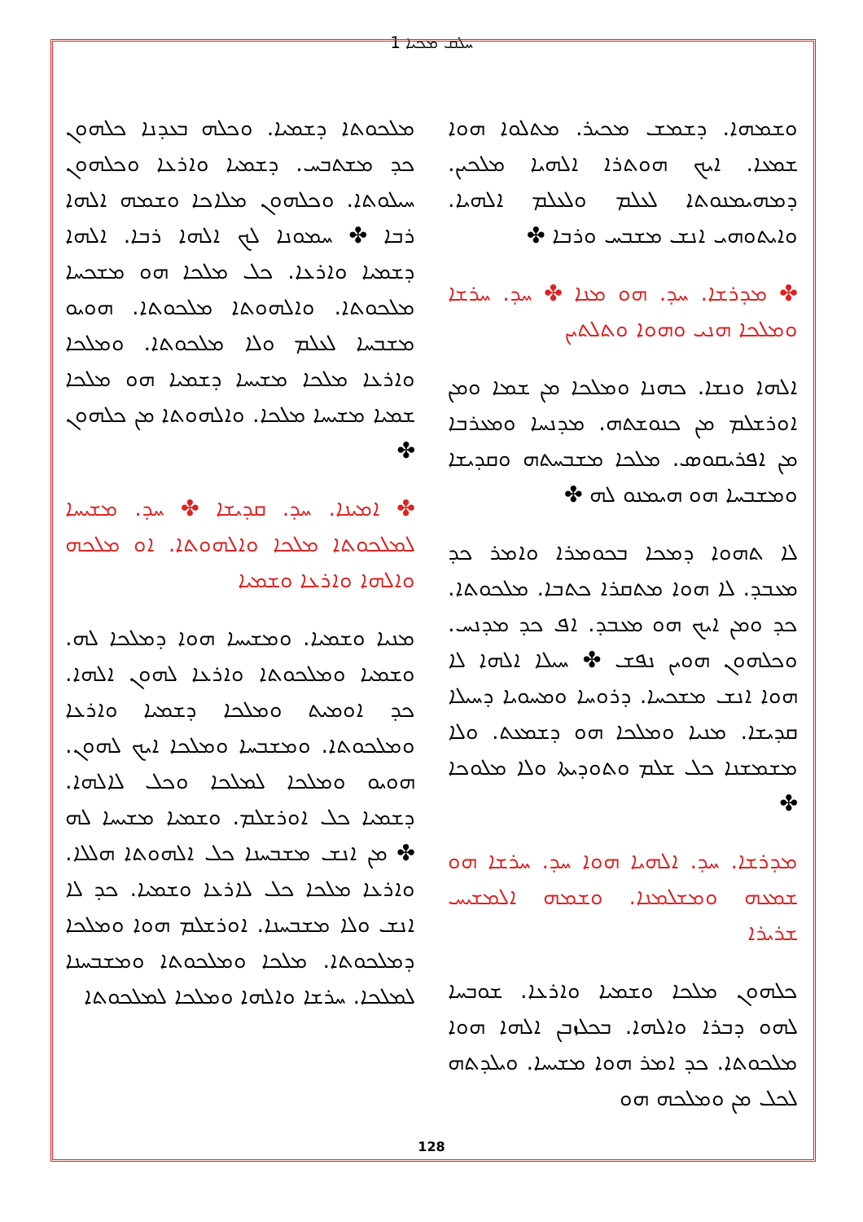ܚܠܩ ܡܟܝܐ 1
ܘܫܡܗܐ. ܕܫܡܫ ܡܟܝܪ. ܡܬܠܘܐ ܗܘܐ ܫܡܥܐ. ܐܝܟ ܗܘܬܪܐ ܐܠܗܝܐ ܡܠܟܝܢ. ܕܡܗܝܡܢܘܬܐ ܠܥܠܡ ܘܠܥܠܡ ܐܠܗܝܐ. ܘܐܝܬܘܗܝ ܐܢܫ ܡܫܒܚ ܘܪܒܐ ✤
✤ ܡܕܪܫܐ. ܚܕ. ܗܘ ܡܢܐ ✤ ܚܕ. ܚܪܫܐ ܘܡܠܟܐ ܗܢܝ ܘܗܘܐ ܘܬܠܬܝܢ
ܐܠܗܐ ܘܢܫܐ. ܟܗܢܐ ܘܡܠܟܐ ܡܢ ܫܡܐ ܘܡܢ ܐܘܪܫܠܡ ܡܢ ܟܢܘܫܬܗ. ܡܕܢܚܐ ܘܡܥܪܒܐ ܡܢ ܐܦܪܝܩܘܣ. ܡܠܟܐ ܡܫܒܚܬܗ ܘܩܕܝܫܐ ܘܡܫܒܚܐ ܗܘ ܗܝܡܢܘ ܠܗ ✤
ܠܐ ܬܗܘܐ ܕܡܟܐ ܒܟܘܡܪܐ ܘܐܡܪ ܟܕ ܡܥܒܕ. ܠܐ ܗܘܐ ܡܬܩܪܐ ܟܬܒܐ. ܡܠܟܘܬܐ. ܟܕ ܘܡܢ ܐܝܟ ܗܘ ܡܥܒܕ. ܐܦ ܟܕ ܡܕܢܚ. ܘܟܠܗܘܢ ܗܘܝܢ ܢܦܫ ✤ ܚܝܠܐ ܐܠܗܐ ܠܐ ܗܘܐ ܐܢܫ ܡܫܟܚܐ. ܕܪܘܚܐ ܘܡܚܘܝܐ ܕܚܝܠܐ ܩܕܝܫܐ. ܡܢܝܐ ܘܡܠܟܐ ܗܘ ܕܫܡܥܬ. ܘܠܐ ܡܫܡܫܢܐ ܟܠ ܫܠܡ ܘܬܘܕܝܬܐ ܘܠܐ ܡܠܘܟܐ ✤
ܡܕܪܫܐ. ܚܕ. ܐܠܗܝܐ ܗܘܐ ܚܕ. ܚܪܫܐ ܗܘ ܫܡܥܗ ܘܡܫܠܡܢܐ. ܘܫܡܗ ܐܠܡܫܝܚ ܫܪܝܪܐ
ܟܠܗܘܢ ܡܠܟܐ ܘܫܡܝܐ ܘܐܪܥܐ. ܫܘܒܚܐ ܠܗܘ ܕܒܪܐ ܘܐܠܗܐ. ܒܟܠܙܒܢ ܐܠܗܐ ܗܘܐ ܡܠܟܘܬܐ. ܟܕ ܐܡܪ ܗܘܐ ܡܫܝܚܐ. ܘܝܠܕܬܗ ܠܟܠ ܡܢ ܘܡܠܟܗ ܗܘ
ܡܠܟܘܬܐ ܕܫܡܝܐ. ܘܟܠܗ ܒܥܕܢܐ ܟܠܗܘܢ ܟܕ ܡܫܬܒܚ. ܕܫܡܝܐ ܘܐܪܥܐ ܘܟܠܗܘܢ ܚܝܠܘܬܐ. ܘܟܠܗܘܢ ܡܠܐܟܐ ܘܫܡܗ ܐܠܗܐ ܪܒܐ ✤ ܚܡܘܢܐ ܠܟ ܐܠܗܐ ܪܒܐ. ܐܠܗܐ ܕܫܡܝܐ ܘܐܪܥܐ. ܟܠ ܡܠܟܐ ܗܘ ܡܫܟܚܐ ܡܠܟܘܬܐ. ܘܐܠܗܘܬܐ ܡܠܟܘܬܐ. ܗܘܝܘ ܡܫܒܚܐ ܠܥܠܡ ܘܠܐ ܡܠܟܘܬܐ. ܘܡܠܟܐ ܘܐܪܥܐ ܡܠܟܐ ܡܫܝܚܐ ܕܫܡܝܐ ܗܘ ܡܠܟܐ ܫܡܝܐ ܡܫܝܚܐ ܡܠܟܐ. ܘܐܠܗܘܬܐ ܡܢ ܟܠܗܘܢ ✤
✤ ܐܡܝܢܐ. ܚܕ. ܩܕܝܫܐ ✤ ܚܕ. ܡܫܝܚܐ ܠܡܠܟܘܬܐ ܡܠܟܐ ܘܐܠܗܘܬܐ. ܐܘ ܡܠܟܗ ܘܐܠܗܐ ܘܐܪܥܐ ܘܫܡܝܐ
ܡܢܝܐ ܘܫܡܝܐ. ܘܡܫܝܚܐ ܗܘܐ ܕܡܠܟܐ ܠܗ. ܘܫܡܝܐ ܘܡܠܟܘܬܐ ܘܐܪܥܐ ܠܗܘܢ ܐܠܗܐ. ܟܕ ܐܘܡܝܬ ܘܡܠܟܐ ܕܫܡܝܐ ܘܐܪܥܐ ܘܡܠܟܘܬܐ. ܘܡܫܒܚܐ ܘܡܠܟܐ ܐܝܟ ܠܗܘܢ. ܗܘܝܘ ܘܡܠܟܐ ܠܡܠܟܐ ܘܟܠ ܠܐܠܗܐ. ܕܫܡܝܐ ܟܠ ܐܘܪܫܠܡ. ܘܫܡܝܐ ܡܫܝܚܐ ܠܗ ✤ ܡܢ ܐܢܫ ܡܫܒܚܢܐ ܟܠ ܐܠܗܘܬܐ ܗܠܠܐ. ܘܐܪܥܐ ܡܠܟܐ ܟܠ ܠܐܪܥܐ ܘܫܡܝܐ. ܟܕ ܠܐ ܐܢܫ ܘܠܐ ܡܫܒܚܢܐ. ܐܘܪܫܠܡ ܗܘܐ ܘܡܠܟܐ ܕܡܠܟܘܬܐ. ܡܠܟܐ ܘܡܠܟܘܬܐ ܘܡܫܒܚܢܐ ܠܡܠܟܐ. ܚܪܫܐ ܘܐܠܗܐ ܘܡܠܟܐ ܠܡܠܟܘܬܐ
128